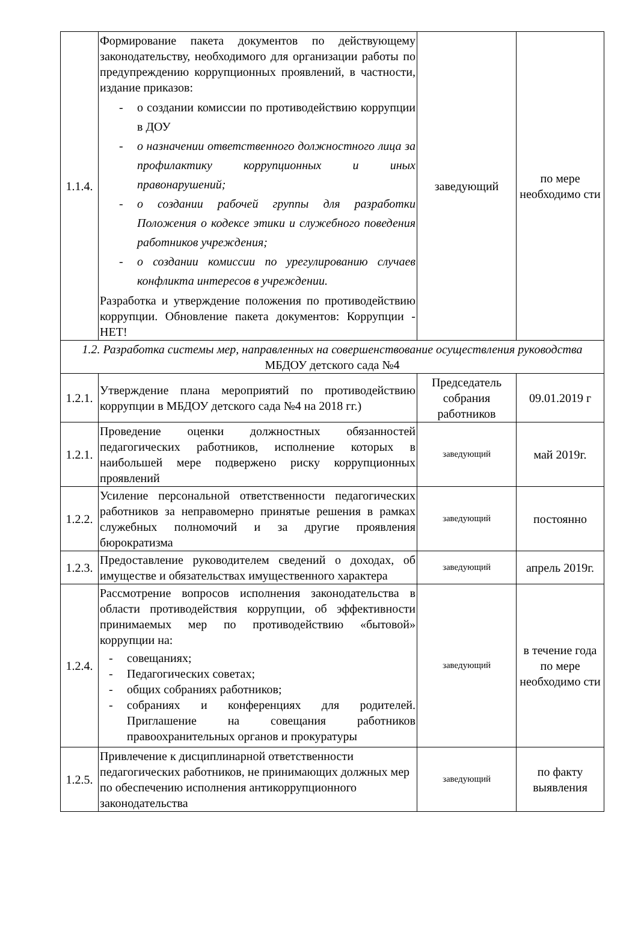| 1.1.4. | Формирование пакета документов по действующему законодательству, необходимого для организации работы по предупреждению коррупционных проявлений, в частности, издание приказов: - о создании комиссии по противодействию коррупции в ДОУ - о назначении ответственного должностного лица за профилактику коррупционных и иных правонарушений; - о создании рабочей группы для разработки Положения о кодексе этики и служебного поведения работников учреждения; - о создании комиссии по урегулированию случаев конфликта интересов в учреждении. Разработка и утверждение положения по противодействию коррупции. Обновление пакета документов: Коррупции - НЕТ! | заведующий | по мере необходимо сти |
| 1.2. Разработка системы мер, направленных на совершенствование осуществления руководства МБДОУ детского сада №4 | | | |
| 1.2.1. | Утверждение плана мероприятий по противодействию коррупции в МБДОУ детского сада №4 на 2018 гг.) | Председатель собрания работников | 09.01.2019 г |
| 1.2.1. | Проведение оценки должностных обязанностей педагогических работников, исполнение которых в наибольшей мере подвержено риску коррупционных проявлений | заведующий | май 2019г. |
| 1.2.2. | Усиление персональной ответственности педагогических работников за неправомерно принятые решения в рамках служебных полномочий и за другие проявления бюрократизма | заведующий | постоянно |
| 1.2.3. | Предоставление руководителем сведений о доходах, об имуществе и обязательствах имущественного характера | заведующий | апрель 2019г. |
| 1.2.4. | Рассмотрение вопросов исполнения законодательства в области противодействия коррупции, об эффективности принимаемых мер по противодействию «бытовой» коррупции на: - совещаниях; - Педагогических советах; - общих собраниях работников; - собраниях и конференциях для родителей. Приглашение на совещания работников правоохранительных органов и прокуратуры | заведующий | в течение года по мере необходимо сти |
| 1.2.5. | Привлечение к дисциплинарной ответственности педагогических работников, не принимающих должных мер по обеспечению исполнения антикоррупционного законодательства | заведующий | по факту выявления |